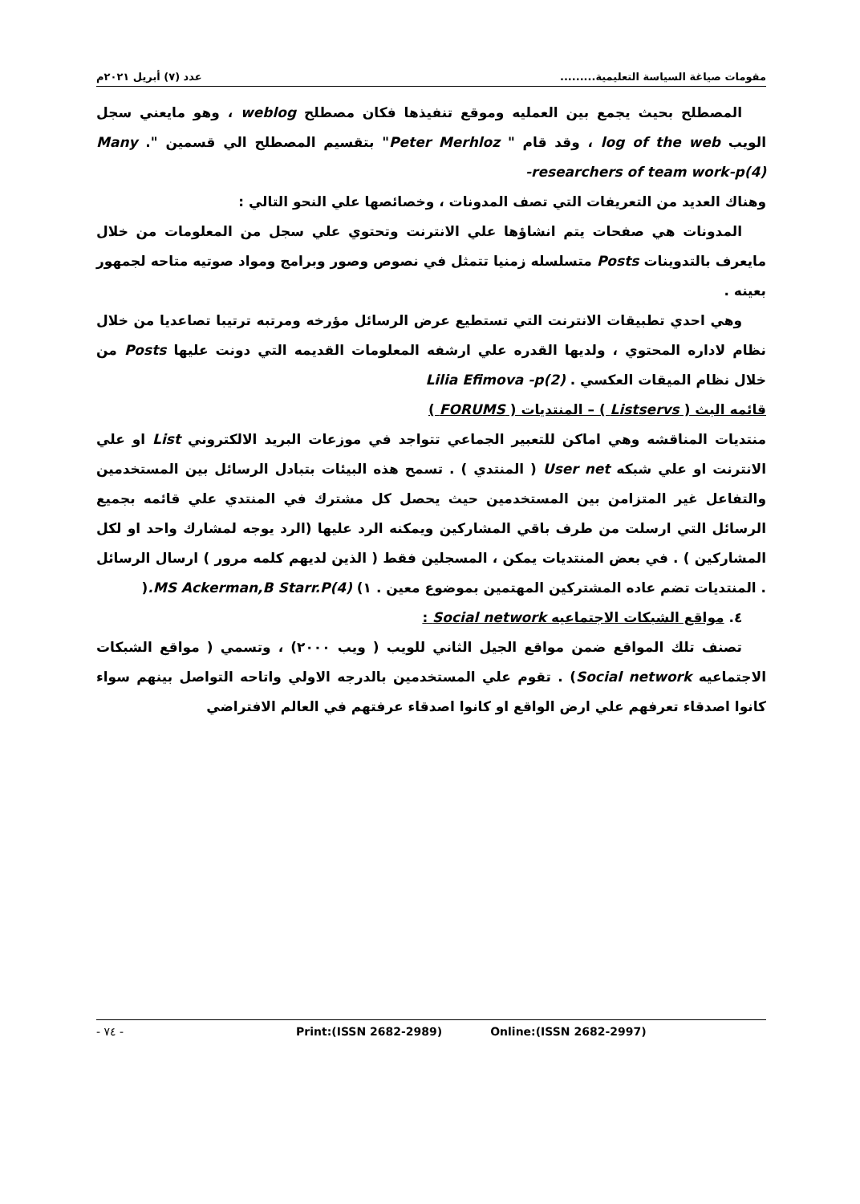مقومات صياغة السياسة التعليمية......... عدد (٧) أبريل ٢٠٢١م
المصطلح بحيث يجمع بين العمليه وموقع تنفيذها فكان مصطلح weblog ، وهو مايعني سجل الويب log of the web ، وقد قام " Peter Merhloz" بتقسيم المصطلح الي قسمين ". Many researchers of team work-p(4)-
وهناك العديد من التعريفات التي تصف المدونات ، وخصائصها علي النحو التالي :
المدونات هي صفحات يتم انشاؤها علي الانترنت وتحتوي علي سجل من المعلومات من خلال مايعرف بالتدوينات Posts متسلسله زمنيا تتمثل في نصوص وصور وبرامج ومواد صوتيه متاحه لجمهور بعينه .
وهي احدي تطبيقات الانترنت التي تستطيع عرض الرسائل مؤرخه ومرتبه ترتيبا تصاعديا من خلال نظام لاداره المحتوي ، ولديها القدره علي ارشفه المعلومات القديمه التي دونت عليها Posts من خلال نظام الميقات العكسي . Lilia Efimova -p(2)
قائمه البث ( Listservs ) – المنتديات ( FORUMS )
منتديات المناقشه وهي اماكن للتعبير الجماعي تتواجد في موزعات البريد الالكتروني List او علي الانترنت او علي شبكه User net ( المنتدي ) . تسمح هذه البيئات بتبادل الرسائل بين المستخدمين والتفاعل غير المتزامن بين المستخدمين حيث يحصل كل مشترك في المنتدي علي قائمه بجميع الرسائل التي ارسلت من طرف باقي المشاركين ويمكنه الرد عليها (الرد يوجه لمشارك واحد او لكل المشاركين ) . في بعض المنتديات يمكن ، المسجلين فقط ( الذين لديهم كلمه مرور ) ارسال الرسائل . المنتديات تضم عاده المشتركين المهتمين بموضوع معين . ١) MS Ackerman,B Starr.P(4).(
٤. مواقع الشبكات الاجتماعيه Social network :
تصنف تلك المواقع ضمن مواقع الجيل الثاني للويب ( ويب ٢٠٠٠) ، وتسمي ( مواقع الشبكات الاجتماعيه Social network) . تقوم علي المستخدمين بالدرجه الاولي واتاحه التواصل بينهم سواء كانوا اصدقاء تعرفهم علي ارض الواقع او كانوا اصدقاء عرفتهم في العالم الافتراضي
- ٧٤ - Print:(ISSN 2682-2989) Online:(ISSN 2682-2997)